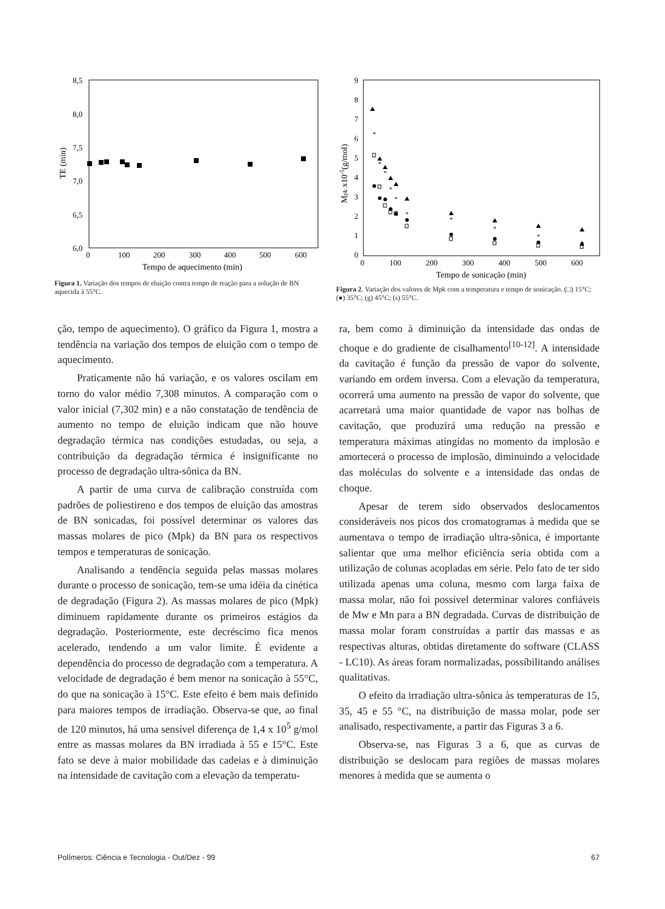8,5
8,0
7,5
7,0
6,5
6,0
0
100
200
300
400
500
600
Tempo de aquecimento (min)
TE (min)
Figura 1. Variação dos tempos de eluição contra tempo de reação para a solução de BN aquecida à 55°C.
9
8
7
6
5
4
3
2
1
0
0
100
200
300
400
500
600
Tempo de sonicação (min)
Mpk x10-5(g/mol)
*
*
*
*
*
*
*
*
*
*
Figura 2. Variação dos valores de Mpk com a temperatura e tempo de sonicação. (□) 15°C; (●) 35°C; (g) 45°C; (s) 55°C.
ção, tempo de aquecimento). O gráfico da Figura 1, mostra a tendência na variação dos tempos de eluição com o tempo de aquecimento.
Praticamente não há variação, e os valores oscilam em torno do valor médio 7,308 minutos. A comparação com o valor inicial (7,302 min) e a não constatação de tendência de aumento no tempo de eluição indicam que não houve degradação térmica nas condições estudadas, ou seja, a contribuição da degradação térmica é insignificante no processo de degradação ultra-sônica da BN.
A partir de uma curva de calibração construída com padrões de poliestireno e dos tempos de eluição das amostras de BN sonicadas, foi possível determinar os valores das massas molares de pico (Mpk) da BN para os respectivos tempos e temperaturas de sonicação.
Analisando a tendência seguida pelas massas molares durante o processo de sonicação, tem-se uma idéia da cinética de degradação (Figura 2). As massas molares de pico (Mpk) diminuem rapidamente durante os primeiros estágios da degradação. Posteriormente, este decréscimo fica menos acelerado, tendendo a um valor limite. É evidente a dependência do processo de degradação com a temperatura. A velocidade de degradação é bem menor na sonicação à 55°C, do que na sonicação à 15°C. Este efeito é bem mais definido para maiores tempos de irradiação. Observa-se que, ao final de 120 minutos, há uma sensível diferença de 1,4 x 10<sup>5</sup> g/mol entre as massas molares da BN irradiada à 55 e 15°C. Este fato se deve à maior mobilidade das cadeias e à diminuição na intensidade de cavitação com a elevação da temperatu-
ra, bem como à diminuição da intensidade das ondas de choque e do gradiente de cisalhamento<sup>[10-12]</sup>. A intensidade da cavitação é função da pressão de vapor do solvente, variando em ordem inversa. Com a elevação da temperatura, ocorrerá uma aumento na pressão de vapor do solvente, que acarretará uma maior quantidade de vapor nas bolhas de cavitação, que produzirá uma redução na pressão e temperatura máximas atingidas no momento da implosão e amortecerá o processo de implosão, diminuindo a velocidade das moléculas do solvente e a intensidade das ondas de choque.
Apesar de terem sido observados deslocamentos consideráveis nos picos dos cromatogramas à medida que se aumentava o tempo de irradiação ultra-sônica, é importante salientar que uma melhor eficiência seria obtida com a utilização de colunas acopladas em série. Pelo fato de ter sido utilizada apenas uma coluna, mesmo com larga faixa de massa molar, não foi possível determinar valores confiáveis de Mw e Mn para a BN degradada. Curvas de distribuição de massa molar foram construídas a partir das massas e as respectivas alturas, obtidas diretamente do software (CLASS - LC10). As áreas foram normalizadas, possíbilitando análises qualitativas.
O efeito da irradiação ultra-sônica às temperaturas de 15, 35, 45 e 55 °C, na distribuição de massa molar, pode ser analisado, respectivamente, a partir das Figuras 3 a 6.
Observa-se, nas Figuras 3 a 6, que as curvas de distribuição se deslocam para regiões de massas molares menores à medida que se aumenta o
Polímeros: Ciência e Tecnologia - Out/Dez - 99 67